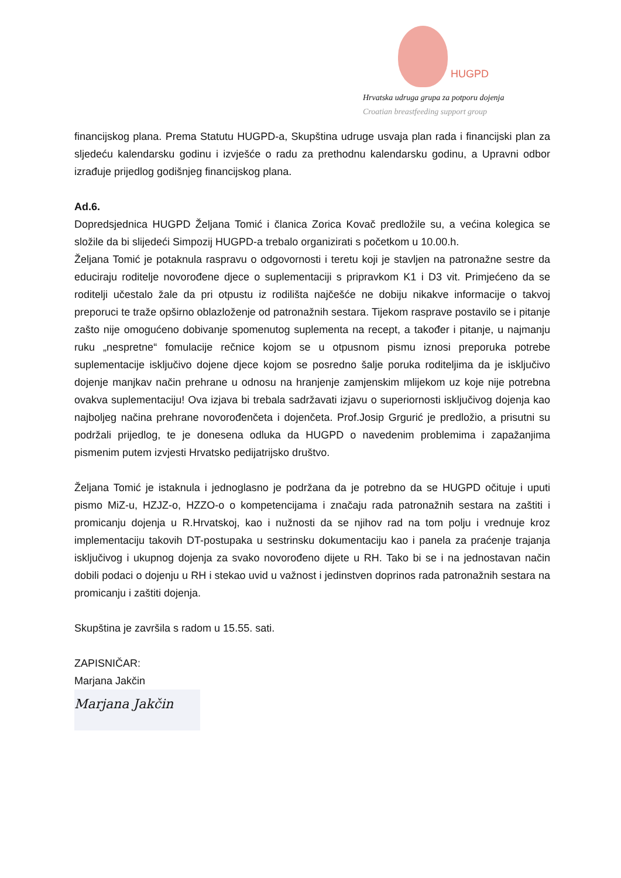HUGPD
Hrvatska udruga grupa za potporu dojenja
Croatian breastfeeding support group
financijskog plana. Prema Statutu HUGPD-a, Skupština udruge usvaja plan rada i financijski plan za sljedeću kalendarsku godinu i izvješće o radu za prethodnu kalendarsku godinu, a Upravni odbor izrađuje prijedlog godišnjeg financijskog plana.
Ad.6.
Dopredsjednica HUGPD Željana Tomić i članica Zorica Kovač predložile su, a većina kolegica se složile da bi slijedeći Simpozij HUGPD-a trebalo organizirati s početkom u 10.00.h.
Željana Tomić je potaknula raspravu o odgovornosti i teretu koji je stavljen na patronažne sestre da educiraju roditelje novorođene djece o suplementaciji s pripravkom K1 i D3 vit. Primjećeno da se roditelji učestalo žale da pri otpustu iz rodilišta najčešće ne dobiju nikakve informacije o takvoj preporuci te traže opširno oblazloženje od patronažnih sestara. Tijekom rasprave postavilo se i pitanje zašto nije omogućeno dobivanje spomenutog suplementa na recept, a također i pitanje, u najmanju ruku „nespretne“ fomulacije rečnice kojom se u otpusnom pismu iznosi preporuka potrebe suplementacije isključivo dojene djece kojom se posredno šalje poruka roditeljima da je isključivo dojenje manjkav način prehrane u odnosu na hranjenje zamjenskim mlijekom uz koje nije potrebna ovakva suplementaciju! Ova izjava bi trebala sadržavati izjavu o superiornosti isključivog dojenja kao najboljeg načina prehrane novorođenčeta i dojenčeta. Prof.Josip Grgurić je predložio, a prisutni su podržali prijedlog, te je donesena odluka da HUGPD o navedenim problemima i zapažanjima pismenim putem izvjesti Hrvatsko pedijatrijsko društvo.
Željana Tomić je istaknula i jednoglasno je podržana da je potrebno da se HUGPD očituje i uputi pismo MiZ-u, HZJZ-o, HZZO-o o kompetencijama i značaju rada patronažnih sestara na zaštiti i promicanju dojenja u R.Hrvatskoj, kao i nužnosti da se njihov rad na tom polju i vrednuje kroz implementaciju takovih DT-postupaka u sestrinsku dokumentaciju kao i panela za praćenje trajanja isključivog i ukupnog dojenja za svako novorođeno dijete u RH. Tako bi se i na jednostavan način dobili podaci o dojenju u RH i stekao uvid u važnost i jedinstven doprinos rada patronažnih sestara na promicanju i zaštiti dojenja.
Skupština je završila s radom u 15.55. sati.
ZAPISNIČAR:
Marjana Jakčin
Marjana Jakčin